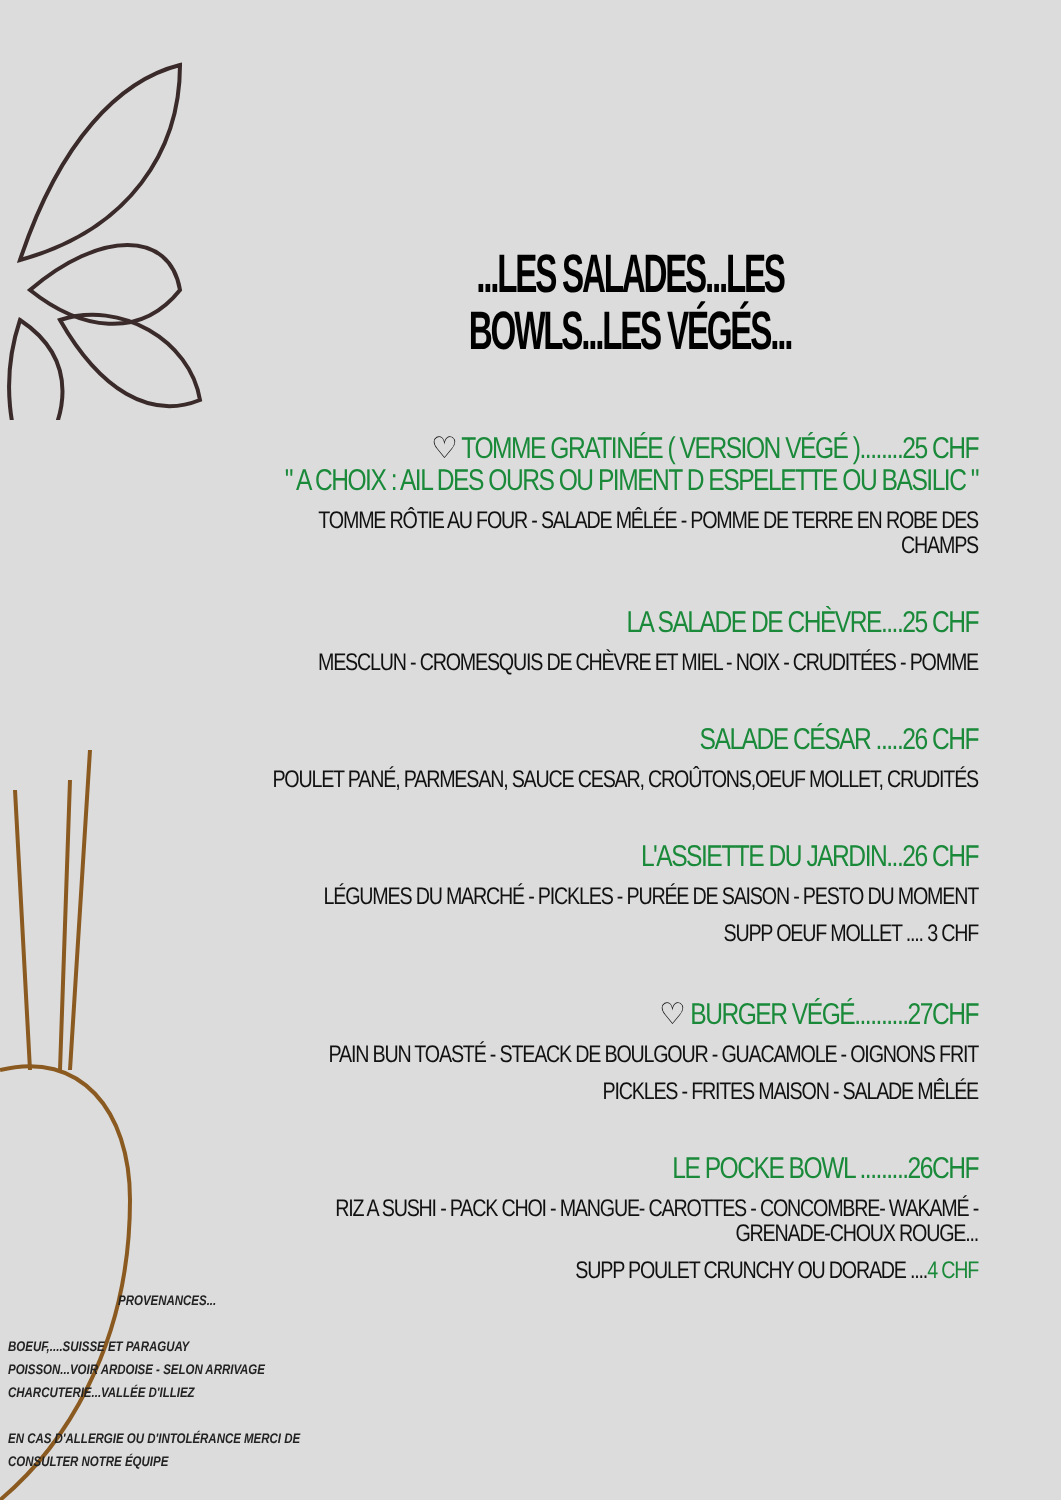...LES SALADES...LES BOWLS...LES VÉGÉS...
♡ TOMME GRATINÉE ( VERSION VÉGÉ )........25 CHF
" A CHOIX : AIL DES OURS OU PIMENT D ESPELETTE OU BASILIC "
TOMME RÔTIE AU FOUR - SALADE MÊLÉE - POMME DE TERRE EN ROBE DES CHAMPS
LA SALADE DE CHÈVRE....25 CHF
MESCLUN - CROMESQUIS DE CHÈVRE ET MIEL - NOIX - CRUDITÉES - POMME
SALADE CÉSAR .....26 CHF
POULET PANÉ, PARMESAN, SAUCE CESAR, CROÛTONS,OEUF MOLLET, CRUDITÉS
L'ASSIETTE DU JARDIN...26 CHF
LÉGUMES DU MARCHÉ - PICKLES - PURÉE DE SAISON - PESTO DU MOMENT
SUPP OEUF MOLLET .... 3 CHF
♡ BURGER VÉGÉ..........27CHF
PAIN BUN TOASTÉ - STEACK DE BOULGOUR - GUACAMOLE - OIGNONS FRIT
PICKLES - FRITES MAISON - SALADE MÊLÉE
LE POCKE BOWL .........26CHF
RIZ A SUSHI - PACK CHOI - MANGUE- CAROTTES - CONCOMBRE- WAKAMÉ - GRENADE-CHOUX ROUGE...
SUPP POULET CRUNCHY OU DORADE ....4 CHF
PROVENANCES...
BOEUF,....SUISSE ET PARAGUAY
POISSON...VOIR ARDOISE - SELON ARRIVAGE
CHARCUTERIE...VALLÉE D'ILLIEZ
EN CAS D'ALLERGIE OU D'INTOLÉRANCE MERCI DE
CONSULTER NOTRE ÉQUIPE